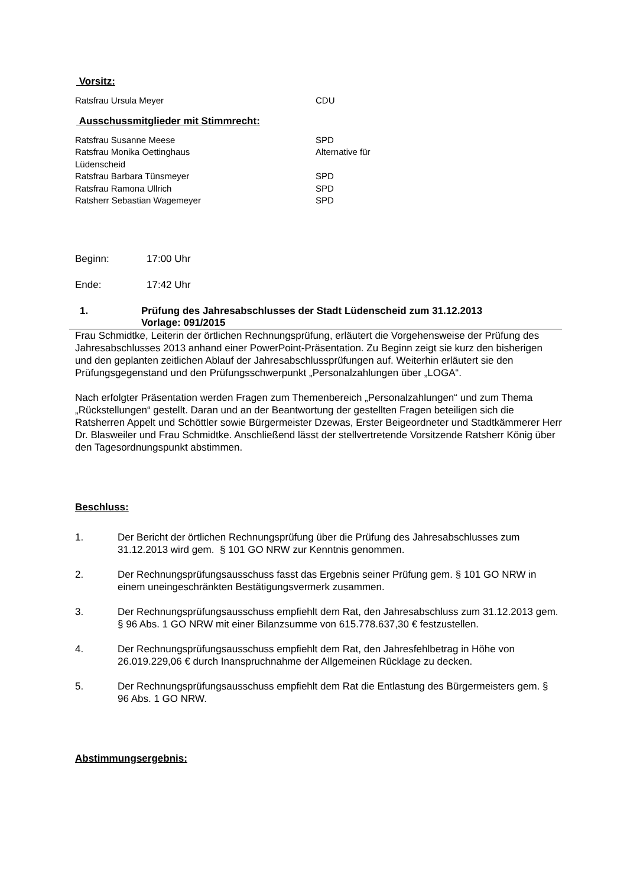Vorsitz:
Ratsfrau Ursula Meyer CDU
Ausschussmitglieder mit Stimmrecht:
Ratsfrau Susanne Meese SPD
Ratsfrau Monika Oettinghaus Alternative für
Lüdenscheid
Ratsfrau Barbara Tünsmeyer SPD
Ratsfrau Ramona Ullrich SPD
Ratsherr Sebastian Wagemeyer SPD
Beginn: 17:00 Uhr
Ende: 17:42 Uhr
1. Prüfung des Jahresabschlusses der Stadt Lüdenscheid zum 31.12.2013
Vorlage: 091/2015
Frau Schmidtke, Leiterin der örtlichen Rechnungsprüfung, erläutert die Vorgehensweise der Prüfung des Jahresabschlusses 2013 anhand einer PowerPoint-Präsentation. Zu Beginn zeigt sie kurz den bisherigen und den geplanten zeitlichen Ablauf der Jahresabschlussprüfungen auf. Weiterhin erläutert sie den Prüfungsgegenstand und den Prüfungsschwerpunkt „Personalzahlungen über „LOGA“.
Nach erfolgter Präsentation werden Fragen zum Themenbereich „Personalzahlungen“ und zum Thema „Rückstellungen“ gestellt. Daran und an der Beantwortung der gestellten Fragen beteiligen sich die Ratsherren Appelt und Schöttler sowie Bürgermeister Dzewas, Erster Beigeordneter und Stadtkämmerer Herr Dr. Blasweiler und Frau Schmidtke. Anschließend lässt der stellvertretende Vorsitzende Ratsherr König über den Tagesordnungspunkt abstimmen.
Beschluss:
1. Der Bericht der örtlichen Rechnungsprüfung über die Prüfung des Jahresabschlusses zum 31.12.2013 wird gem. § 101 GO NRW zur Kenntnis genommen.
2. Der Rechnungsprüfungsausschuss fasst das Ergebnis seiner Prüfung gem. § 101 GO NRW in einem uneingeschränkten Bestätigungsvermerk zusammen.
3. Der Rechnungsprüfungsausschuss empfiehlt dem Rat, den Jahresabschluss zum 31.12.2013 gem. § 96 Abs. 1 GO NRW mit einer Bilanzsumme von 615.778.637,30 € festzustellen.
4. Der Rechnungsprüfungsausschuss empfiehlt dem Rat, den Jahresfehlbetrag in Höhe von 26.019.229,06 € durch Inanspruchnahme der Allgemeinen Rücklage zu decken.
5. Der Rechnungsprüfungsausschuss empfiehlt dem Rat die Entlastung des Bürgermeisters gem. § 96 Abs. 1 GO NRW.
Abstimmungsergebnis: